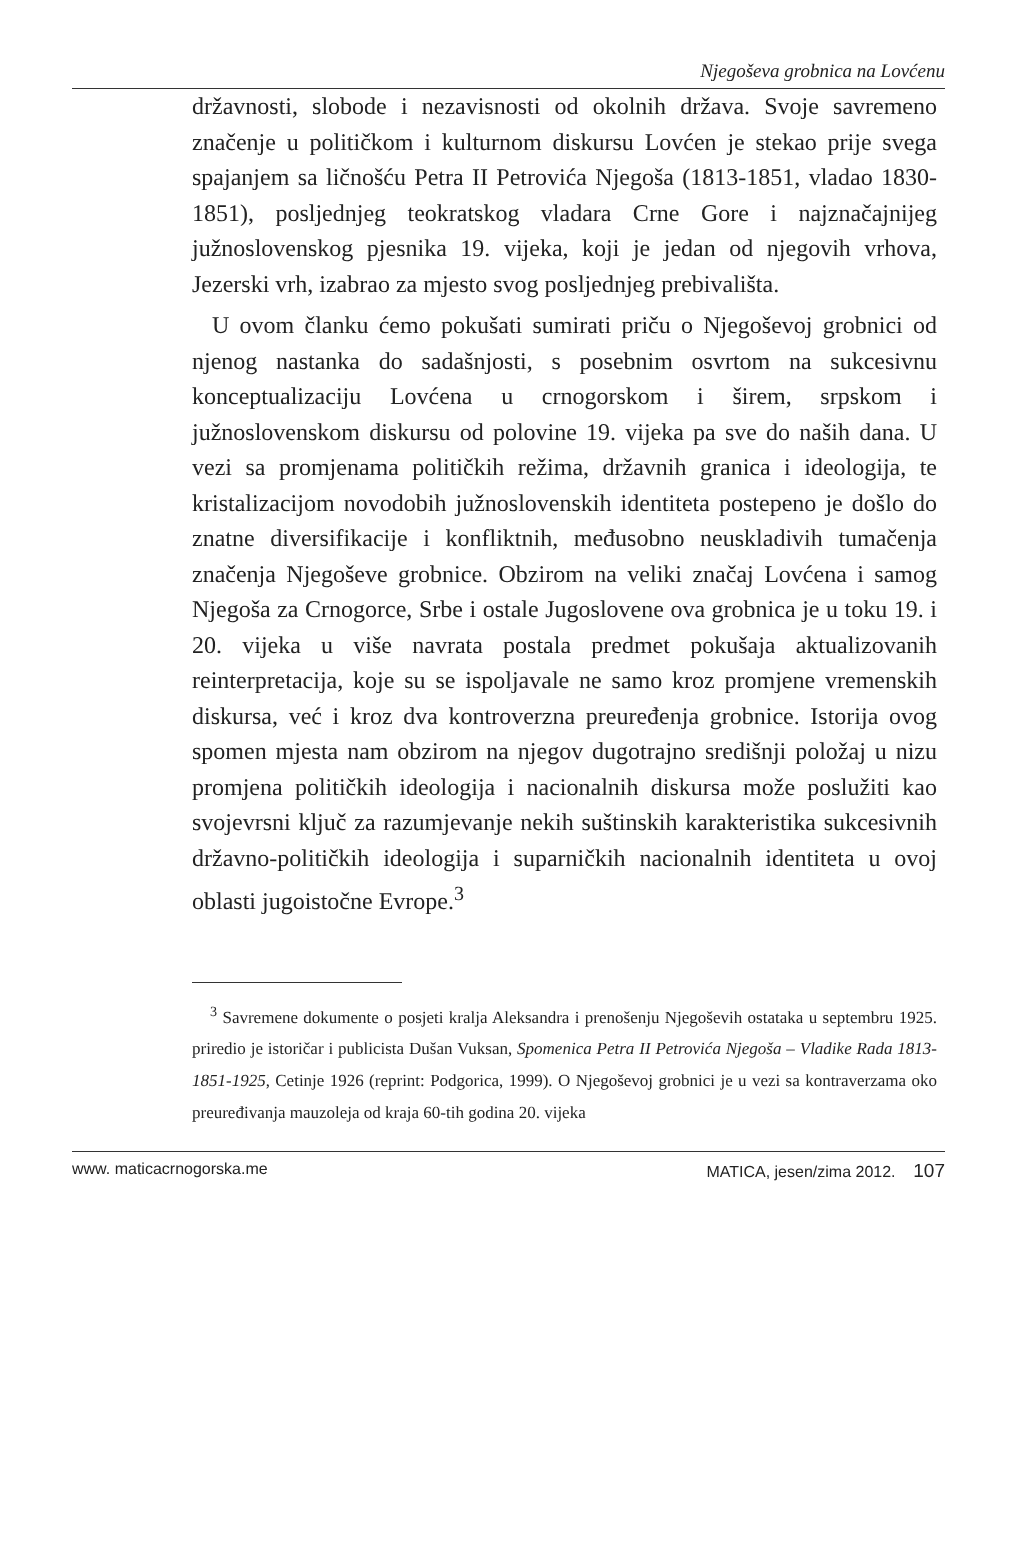Njegoševa grobnica na Lovćenu
državnosti, slobode i nezavisnosti od okolnih država. Svoje savremeno značenje u političkom i kulturnom diskursu Lovćen je stekao prije svega spajanjem sa ličnošću Petra II Petrovića Njegoša (1813-1851, vladao 1830-1851), posljednjeg teokratskog vladara Crne Gore i najznačajnijeg južnosloven­skog pjesnika 19. vijeka, koji je jedan od njegovih vrhova, Jezerski vrh, izabrao za mjesto svog posljednjeg prebivališta.
U ovom članku ćemo pokušati sumirati priču o Njegoševoj grobnici od njenog nastanka do sadašnjosti, s posebnim osvrtom na sukcesivnu konceptualizaciju Lovćena u crnogorskom i širem, srpskom i južnoslovenskom diskursu od polovine 19. vijeka pa sve do naših dana. U vezi sa promjenama političkih režima, državnih granica i ideologija, te kristalizacijom novodobih južnoslovenskih identiteta postepeno je došlo do znatne diversifikacije i konfliktnih, međusobno neuskladivih tumačenja značenja Njegoševe grobnice. Obzirom na veliki značaj Lovćena i samog Njegoša za Crnogorce, Srbe i ostale Jugoslovene ova grobnica je u toku 19. i 20. vijeka u više navra­ta postala predmet pokušaja aktualizovanih reinterpretacija, koje su se ispoljavale ne samo kroz promjene vremenskih diskursa, već i kroz dva kontroverzna preuređenja grobnice. Istorija ovog spomen mjesta nam obzirom na njegov dugotrajno središnji položaj u nizu promjena političkih ideologija i nacionalnih diskursa može poslužiti kao svojevrsni ključ za razumjevanje nekih suštinskih karakteristika sukcesivnih državno-političkih ideologija i suparničkih nacionalnih identiteta u ovoj oblasti jugoistočne Evrope.<sup>3</sup>
<sup>3</sup> Savremene dokumente o posjeti kralja Aleksandra i prenošenju Njegoše­vih ostataka u septembru 1925. priredio je istoričar i publicista Dušan Vuksan, Spomenica Petra II Petrovića Njegoša – Vladike Rada 1813-1851-1925, Cetinje 1926 (reprint: Podgorica, 1999). O Njegoševoj grobnici je u vezi sa kontraverzama oko preuređivanja mauzoleja od kraja 60-tih godina 20. vijeka
www. maticacrnogorska.me MATICA, jesen/zima 2012. 107